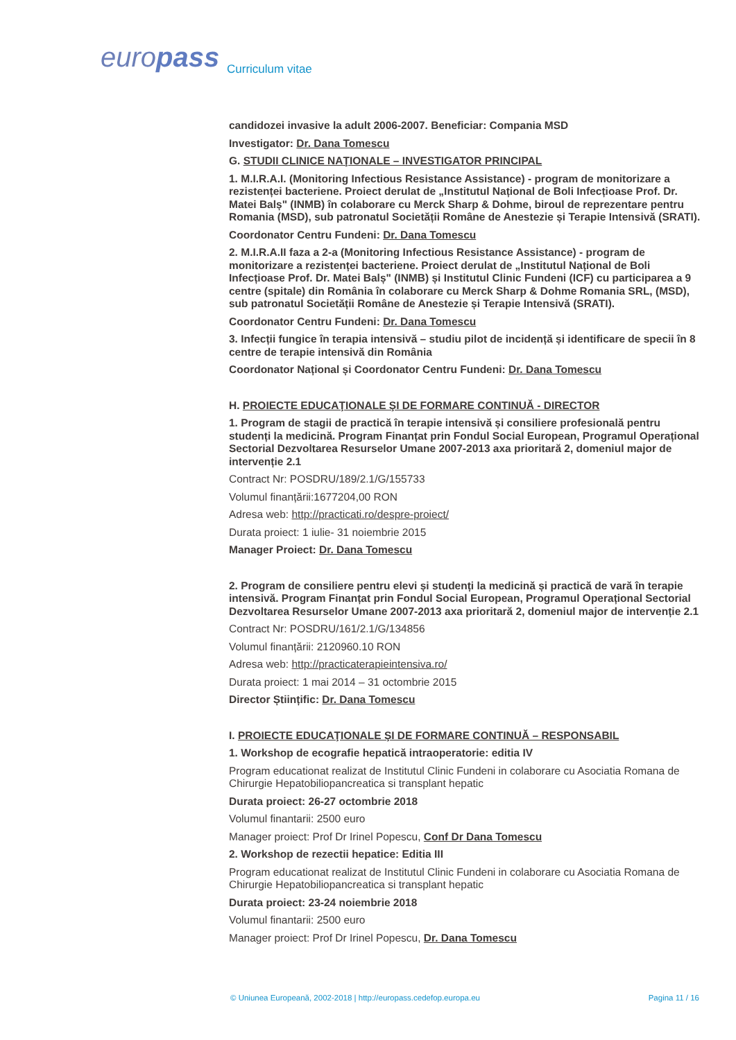europass Curriculum vitae
candidozei invasive la adult 2006-2007. Beneficiar: Compania MSD
Investigator: Dr. Dana Tomescu
G. STUDII CLINICE NAŢIONALE – INVESTIGATOR PRINCIPAL
1. M.I.R.A.I. (Monitoring Infectious Resistance Assistance) - program de monitorizare a rezistenței bacteriene. Proiect derulat de „Institutul Național de Boli Infecțioase Prof. Dr. Matei Balș" (INMB) în colaborare cu Merck Sharp & Dohme, biroul de reprezentare pentru Romania (MSD), sub patronatul Societății Române de Anestezie și Terapie Intensivă (SRATI).
Coordonator Centru Fundeni: Dr. Dana Tomescu
2. M.I.R.A.II faza a 2-a (Monitoring Infectious Resistance Assistance) - program de monitorizare a rezistenței bacteriene. Proiect derulat de „Institutul Național de Boli Infecțioase Prof. Dr. Matei Balș" (INMB) și Institutul Clinic Fundeni (ICF) cu participarea a 9 centre (spitale) din România în colaborare cu Merck Sharp & Dohme Romania SRL, (MSD), sub patronatul Societății Române de Anestezie și Terapie Intensivă (SRATI).
Coordonator Centru Fundeni: Dr. Dana Tomescu
3. Infecții fungice în terapia intensivă – studiu pilot de incidență și identificare de specii în 8 centre de terapie intensivă din România
Coordonator Național și Coordonator Centru Fundeni: Dr. Dana Tomescu
H. PROIECTE EDUCAŢIONALE ŞI DE FORMARE CONTINUĂ - DIRECTOR
1. Program de stagii de practică în terapie intensivă și consiliere profesională pentru studenți la medicină. Program Finanțat prin Fondul Social European, Programul Operațional Sectorial Dezvoltarea Resurselor Umane 2007-2013 axa prioritară 2, domeniul major de intervenție 2.1
Contract Nr: POSDRU/189/2.1/G/155733
Volumul finanțării:1677204,00 RON
Adresa web: http://practicati.ro/despre-proiect/
Durata proiect: 1 iulie- 31 noiembrie 2015
Manager Proiect: Dr. Dana Tomescu
2. Program de consiliere pentru elevi și studenți la medicină și practică de vară în terapie intensivă. Program Finanțat prin Fondul Social European, Programul Operațional Sectorial Dezvoltarea Resurselor Umane 2007-2013 axa prioritară 2, domeniul major de intervenție 2.1
Contract Nr: POSDRU/161/2.1/G/134856
Volumul finanțării: 2120960.10 RON
Adresa web: http://practicaterapieintensiva.ro/
Durata proiect: 1 mai 2014 – 31 octombrie 2015
Director Științific: Dr. Dana Tomescu
I. PROIECTE EDUCAŢIONALE ŞI DE FORMARE CONTINUĂ – RESPONSABIL
1. Workshop de ecografie hepatică intraoperatorie: editia IV
Program educationat realizat de Institutul Clinic Fundeni in colaborare cu Asociatia Romana de Chirurgie Hepatobiliopancreatica si transplant hepatic
Durata proiect: 26-27 octombrie 2018
Volumul finantarii: 2500 euro
Manager proiect: Prof Dr Irinel Popescu, Conf Dr Dana Tomescu
2. Workshop de rezectii hepatice: Editia III
Program educationat realizat de Institutul Clinic Fundeni in colaborare cu Asociatia Romana de Chirurgie Hepatobiliopancreatica si transplant hepatic
Durata proiect: 23-24 noiembrie 2018
Volumul finantarii: 2500 euro
Manager proiect: Prof Dr Irinel Popescu, Dr. Dana Tomescu
© Uniunea Europeană, 2002-2018 | http://europass.cedefop.europa.eu Pagina 11 / 16